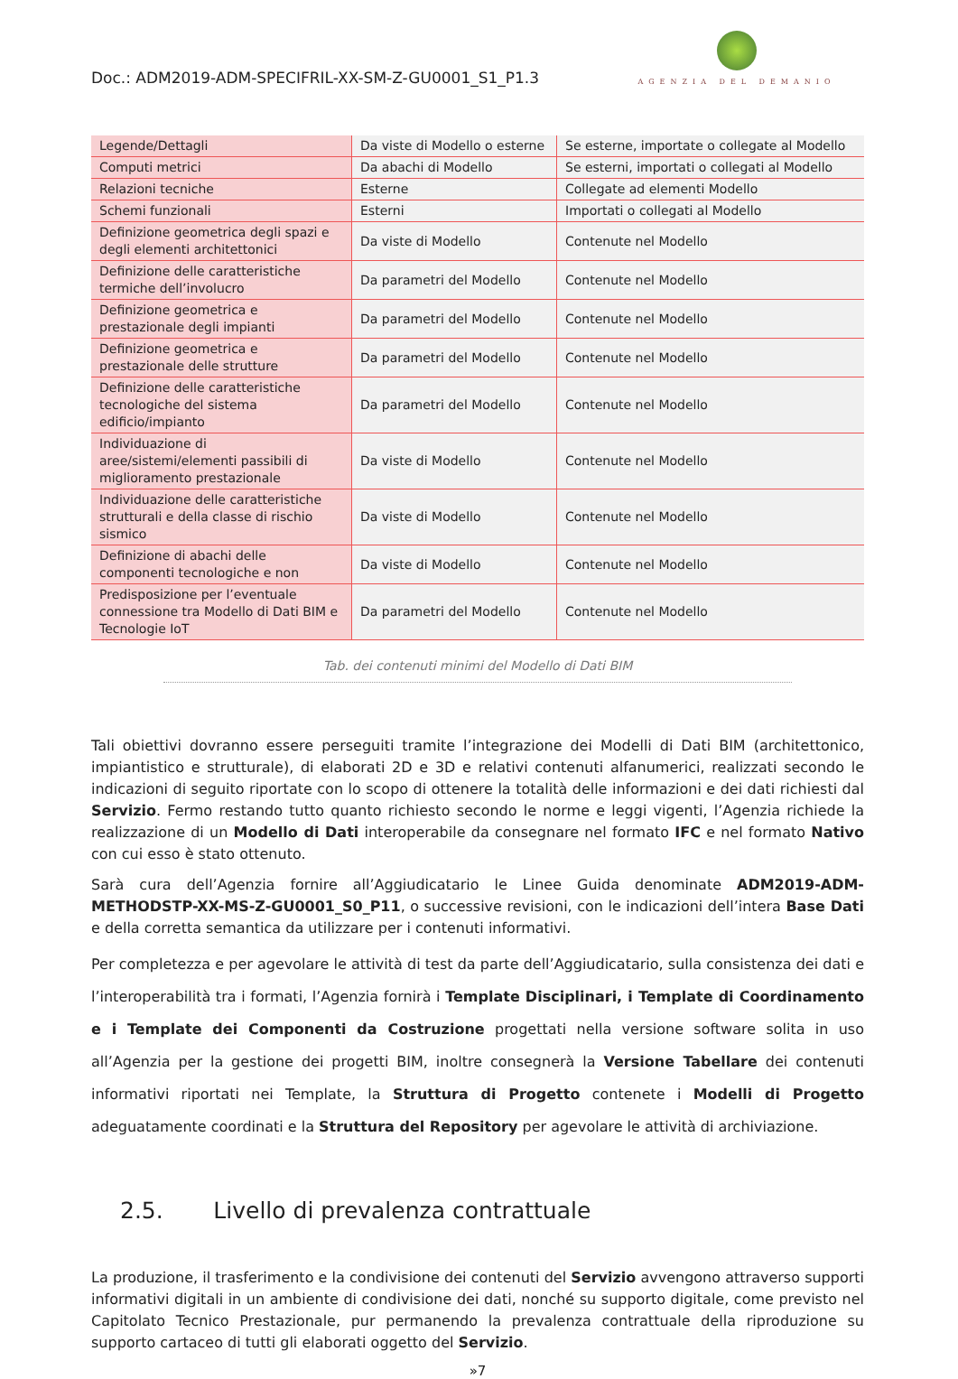Doc.: ADM2019-ADM-SPECIFRIL-XX-SM-Z-GU0001_S1_P1.3
AGENZIA DEL DEMANIO
| Legende/Dettagli | Da viste di Modello o esterne | Se esterne, importate o collegate al Modello |
| Computi metrici | Da abachi di Modello | Se esterni, importati o collegati al Modello |
| Relazioni tecniche | Esterne | Collegate ad elementi Modello |
| Schemi funzionali | Esterni | Importati o collegati al Modello |
| Definizione geometrica degli spazi e degli elementi architettonici | Da viste di Modello | Contenute nel Modello |
| Definizione delle caratteristiche termiche dell’involucro | Da parametri del Modello | Contenute nel Modello |
| Definizione geometrica e prestazionale degli impianti | Da parametri del Modello | Contenute nel Modello |
| Definizione geometrica e prestazionale delle strutture | Da parametri del Modello | Contenute nel Modello |
| Definizione delle caratteristiche tecnologiche del sistema edificio/impianto | Da parametri del Modello | Contenute nel Modello |
| Individuazione di aree/sistemi/elementi passibili di miglioramento prestazionale | Da viste di Modello | Contenute nel Modello |
| Individuazione delle caratteristiche strutturali e della classe di rischio sismico | Da viste di Modello | Contenute nel Modello |
| Definizione di abachi delle componenti tecnologiche e non | Da viste di Modello | Contenute nel Modello |
| Predisposizione per l’eventuale connessione tra Modello di Dati BIM e Tecnologie IoT | Da parametri del Modello | Contenute nel Modello |
Tab. dei contenuti minimi del Modello di Dati BIM
Tali obiettivi dovranno essere perseguiti tramite l’integrazione dei Modelli di Dati BIM (architettonico, impiantistico e strutturale), di elaborati 2D e 3D e relativi contenuti alfanumerici, realizzati secondo le indicazioni di seguito riportate con lo scopo di ottenere la totalità delle informazioni e dei dati richiesti dal Servizio. Fermo restando tutto quanto richiesto secondo le norme e leggi vigenti, l’Agenzia richiede la realizzazione di un Modello di Dati interoperabile da consegnare nel formato IFC e nel formato Nativo con cui esso è stato ottenuto.
Sarà cura dell’Agenzia fornire all’Aggiudicatario le Linee Guida denominate ADM2019-ADM-METHODSTP-XX-MS-Z-GU0001_S0_P11, o successive revisioni, con le indicazioni dell’intera Base Dati e della corretta semantica da utilizzare per i contenuti informativi.
Per completezza e per agevolare le attività di test da parte dell’Aggiudicatario, sulla consistenza dei dati e l’interoperabilità tra i formati, l’Agenzia fornirà i Template Disciplinari, i Template di Coordinamento e i Template dei Componenti da Costruzione progettati nella versione software solita in uso all’Agenzia per la gestione dei progetti BIM, inoltre consegnerà la Versione Tabellare dei contenuti informativi riportati nei Template, la Struttura di Progetto contenete i Modelli di Progetto adeguatamente coordinati e la Struttura del Repository per agevolare le attività di archiviazione.
2.5. Livello di prevalenza contrattuale
La produzione, il trasferimento e la condivisione dei contenuti del Servizio avvengono attraverso supporti informativi digitali in un ambiente di condivisione dei dati, nonché su supporto digitale, come previsto nel Capitolato Tecnico Prestazionale, pur permanendo la prevalenza contrattuale della riproduzione su supporto cartaceo di tutti gli elaborati oggetto del Servizio.
»7